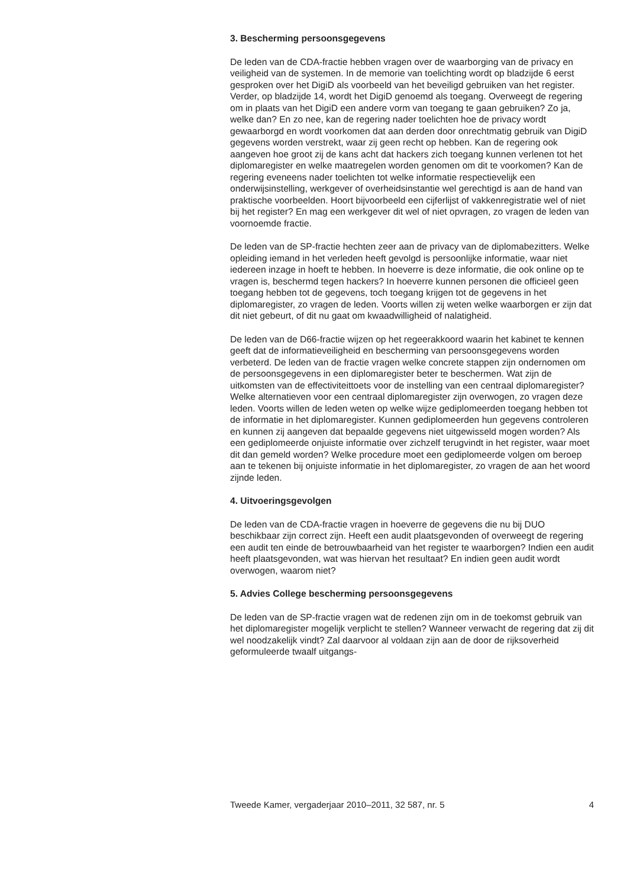3. Bescherming persoonsgegevens
De leden van de CDA-fractie hebben vragen over de waarborging van de privacy en veiligheid van de systemen. In de memorie van toelichting wordt op bladzijde 6 eerst gesproken over het DigiD als voorbeeld van het beveiligd gebruiken van het register. Verder, op bladzijde 14, wordt het DigiD genoemd als toegang. Overweegt de regering om in plaats van het DigiD een andere vorm van toegang te gaan gebruiken? Zo ja, welke dan? En zo nee, kan de regering nader toelichten hoe de privacy wordt gewaarborgd en wordt voorkomen dat aan derden door onrechtmatig gebruik van DigiD gegevens worden verstrekt, waar zij geen recht op hebben. Kan de regering ook aangeven hoe groot zij de kans acht dat hackers zich toegang kunnen verlenen tot het diplomaregister en welke maatregelen worden genomen om dit te voorkomen? Kan de regering eveneens nader toelichten tot welke informatie respectievelijk een onderwijsinstelling, werkgever of overheidsinstantie wel gerechtigd is aan de hand van praktische voorbeelden. Hoort bijvoorbeeld een cijferlijst of vakkenregistratie wel of niet bij het register? En mag een werkgever dit wel of niet opvragen, zo vragen de leden van voornoemde fractie.
De leden van de SP-fractie hechten zeer aan de privacy van de diplomabezitters. Welke opleiding iemand in het verleden heeft gevolgd is persoonlijke informatie, waar niet iedereen inzage in hoeft te hebben. In hoeverre is deze informatie, die ook online op te vragen is, beschermd tegen hackers? In hoeverre kunnen personen die officieel geen toegang hebben tot de gegevens, toch toegang krijgen tot de gegevens in het diplomaregister, zo vragen de leden. Voorts willen zij weten welke waarborgen er zijn dat dit niet gebeurt, of dit nu gaat om kwaadwilligheid of nalatigheid.
De leden van de D66-fractie wijzen op het regeerakkoord waarin het kabinet te kennen geeft dat de informatieveiligheid en bescherming van persoonsgegevens worden verbeterd. De leden van de fractie vragen welke concrete stappen zijn ondernomen om de persoonsgegevens in een diplomaregister beter te beschermen. Wat zijn de uitkomsten van de effectiviteittoets voor de instelling van een centraal diplomaregister? Welke alternatieven voor een centraal diplomaregister zijn overwogen, zo vragen deze leden. Voorts willen de leden weten op welke wijze gediplomeerden toegang hebben tot de informatie in het diplomaregister. Kunnen gediplomeerden hun gegevens controleren en kunnen zij aangeven dat bepaalde gegevens niet uitgewisseld mogen worden? Als een gediplomeerde onjuiste informatie over zichzelf terugvindt in het register, waar moet dit dan gemeld worden? Welke procedure moet een gediplomeerde volgen om beroep aan te tekenen bij onjuiste informatie in het diplomaregister, zo vragen de aan het woord zijnde leden.
4. Uitvoeringsgevolgen
De leden van de CDA-fractie vragen in hoeverre de gegevens die nu bij DUO beschikbaar zijn correct zijn. Heeft een audit plaatsgevonden of overweegt de regering een audit ten einde de betrouwbaarheid van het register te waarborgen? Indien een audit heeft plaatsgevonden, wat was hiervan het resultaat? En indien geen audit wordt overwogen, waarom niet?
5. Advies College bescherming persoonsgegevens
De leden van de SP-fractie vragen wat de redenen zijn om in de toekomst gebruik van het diplomaregister mogelijk verplicht te stellen? Wanneer verwacht de regering dat zij dit wel noodzakelijk vindt? Zal daarvoor al voldaan zijn aan de door de rijksoverheid geformuleerde twaalf uitgangs-
Tweede Kamer, vergaderjaar 2010–2011, 32 587, nr. 5 4